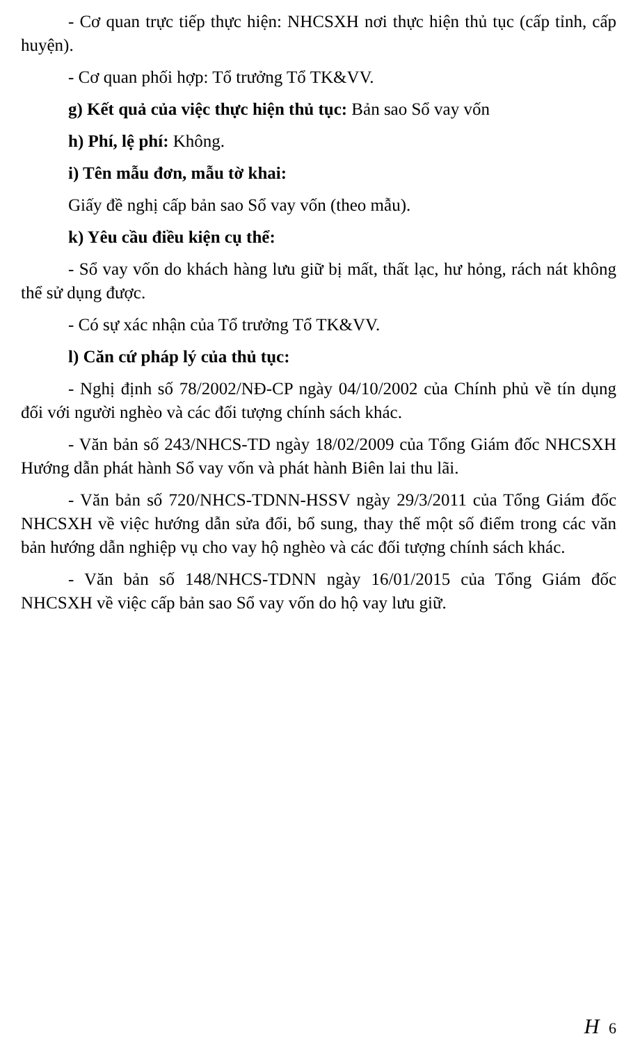- Cơ quan trực tiếp thực hiện: NHCSXH nơi thực hiện thủ tục (cấp tỉnh, cấp huyện).
- Cơ quan phối hợp: Tổ trưởng Tổ TK&VV.
g) Kết quả của việc thực hiện thủ tục: Bản sao Sổ vay vốn
h) Phí, lệ phí: Không.
i) Tên mẫu đơn, mẫu tờ khai:
Giấy đề nghị cấp bản sao Sổ vay vốn (theo mẫu).
k) Yêu cầu điều kiện cụ thể:
- Sổ vay vốn do khách hàng lưu giữ bị mất, thất lạc, hư hỏng, rách nát không thể sử dụng được.
- Có sự xác nhận của Tổ trưởng Tổ TK&VV.
l) Căn cứ pháp lý của thủ tục:
- Nghị định số 78/2002/NĐ-CP ngày 04/10/2002 của Chính phủ về tín dụng đối với người nghèo và các đối tượng chính sách khác.
- Văn bản số 243/NHCS-TD ngày 18/02/2009 của Tổng Giám đốc NHCSXH Hướng dẫn phát hành Sổ vay vốn và phát hành Biên lai thu lãi.
- Văn bản số 720/NHCS-TDNN-HSSV ngày 29/3/2011 của Tổng Giám đốc NHCSXH về việc hướng dẫn sửa đổi, bổ sung, thay thế một số điểm trong các văn bản hướng dẫn nghiệp vụ cho vay hộ nghèo và các đối tượng chính sách khác.
- Văn bản số 148/NHCS-TDNN ngày 16/01/2015 của Tổng Giám đốc NHCSXH về việc cấp bản sao Sổ vay vốn do hộ vay lưu giữ.
H 6